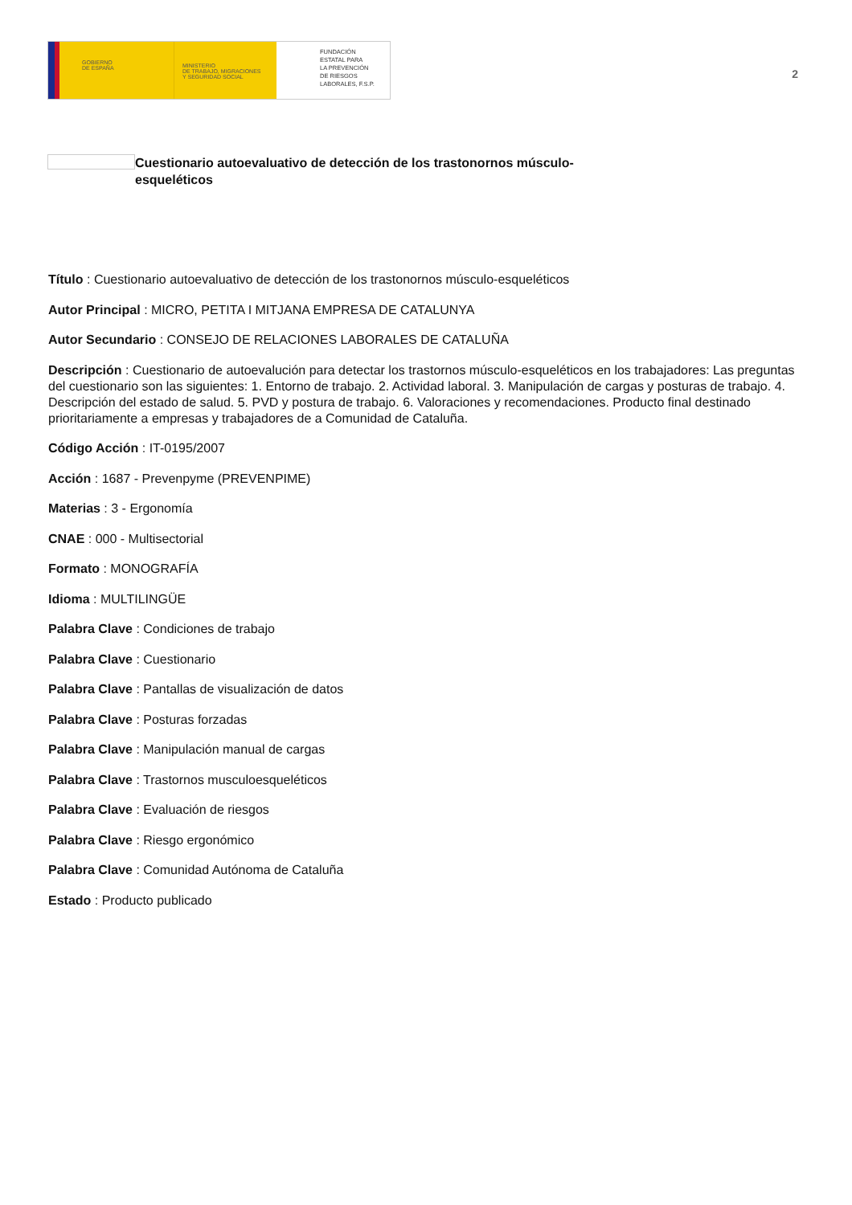GOBIERNO
DE ESPAÑA
MINISTERIO
DE TRABAJO, MIGRACIONES
Y SEGURIDAD SOCIAL
FUNDACIÓN
ESTATAL PARA
LA PREVENCIÓN
DE RIESGOS
LABORALES, F.S.P.
2
Cuestionario autoevaluativo de detección de los trastonornos músculo-esqueléticos
Título : Cuestionario autoevaluativo de detección de los trastonornos músculo-esqueléticos
Autor Principal : MICRO, PETITA I MITJANA EMPRESA DE CATALUNYA
Autor Secundario : CONSEJO DE RELACIONES LABORALES DE CATALUÑA
Descripción : Cuestionario de autoevalución para detectar los trastornos músculo-esqueléticos en los trabajadores: Las preguntas del cuestionario son las siguientes: 1. Entorno de trabajo. 2. Actividad laboral. 3. Manipulación de cargas y posturas de trabajo. 4. Descripción del estado de salud. 5. PVD y postura de trabajo. 6. Valoraciones y recomendaciones. Producto final destinado prioritariamente a empresas y trabajadores de a Comunidad de Cataluña.
Código Acción : IT-0195/2007
Acción : 1687 - Prevenpyme (PREVENPIME)
Materias : 3 - Ergonomía
CNAE : 000 - Multisectorial
Formato : MONOGRAFÍA
Idioma : MULTILINGÜE
Palabra Clave : Condiciones de trabajo
Palabra Clave : Cuestionario
Palabra Clave : Pantallas de visualización de datos
Palabra Clave : Posturas forzadas
Palabra Clave : Manipulación manual de cargas
Palabra Clave : Trastornos musculoesqueléticos
Palabra Clave : Evaluación de riesgos
Palabra Clave : Riesgo ergonómico
Palabra Clave : Comunidad Autónoma de Cataluña
Estado : Producto publicado